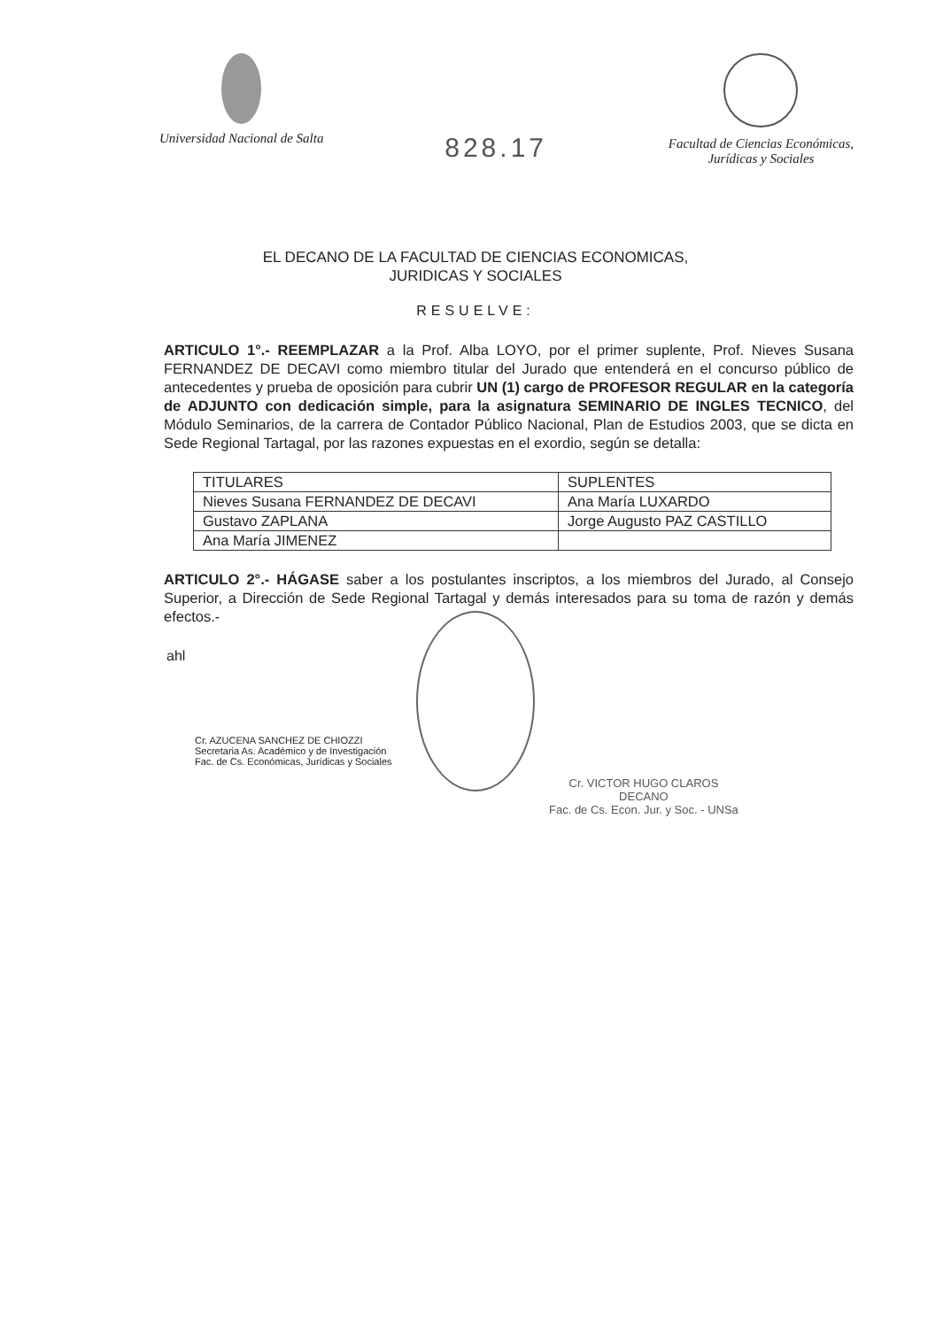Universidad Nacional de Salta
828.17
Facultad de Ciencias Económicas,
Jurídicas y Sociales
EL DECANO DE LA FACULTAD DE CIENCIAS ECONOMICAS,
JURIDICAS Y SOCIALES
RESUELVE:
ARTICULO 1°.- REEMPLAZAR a la Prof. Alba LOYO, por el primer suplente, Prof. Nieves Susana FERNANDEZ DE DECAVI como miembro titular del Jurado que entenderá en el concurso público de antecedentes y prueba de oposición para cubrir UN (1) cargo de PROFESOR REGULAR en la categoría de ADJUNTO con dedicación simple, para la asignatura SEMINARIO DE INGLES TECNICO, del Módulo Seminarios, de la carrera de Contador Público Nacional, Plan de Estudios 2003, que se dicta en Sede Regional Tartagal, por las razones expuestas en el exordio, según se detalla:
| TITULARES | SUPLENTES |
| --- | --- |
| Nieves Susana FERNANDEZ DE DECAVI | Ana María LUXARDO |
| Gustavo ZAPLANA | Jorge Augusto PAZ CASTILLO |
| Ana María JIMENEZ | |
ARTICULO 2°.- HÁGASE saber a los postulantes inscriptos, a los miembros del Jurado, al Consejo Superior, a Dirección de Sede Regional Tartagal y demás interesados para su toma de razón y demás efectos.-
ahl
Cr. AZUCENA SANCHEZ DE CHIOZZI
Secretaria As. Académico y de Investigación
Fac. de Cs. Económicas, Jurídicas y Sociales
Cr. VICTOR HUGO CLAROS
DECANO
Fac. de Cs. Econ. Jur. y Soc. - UNSa